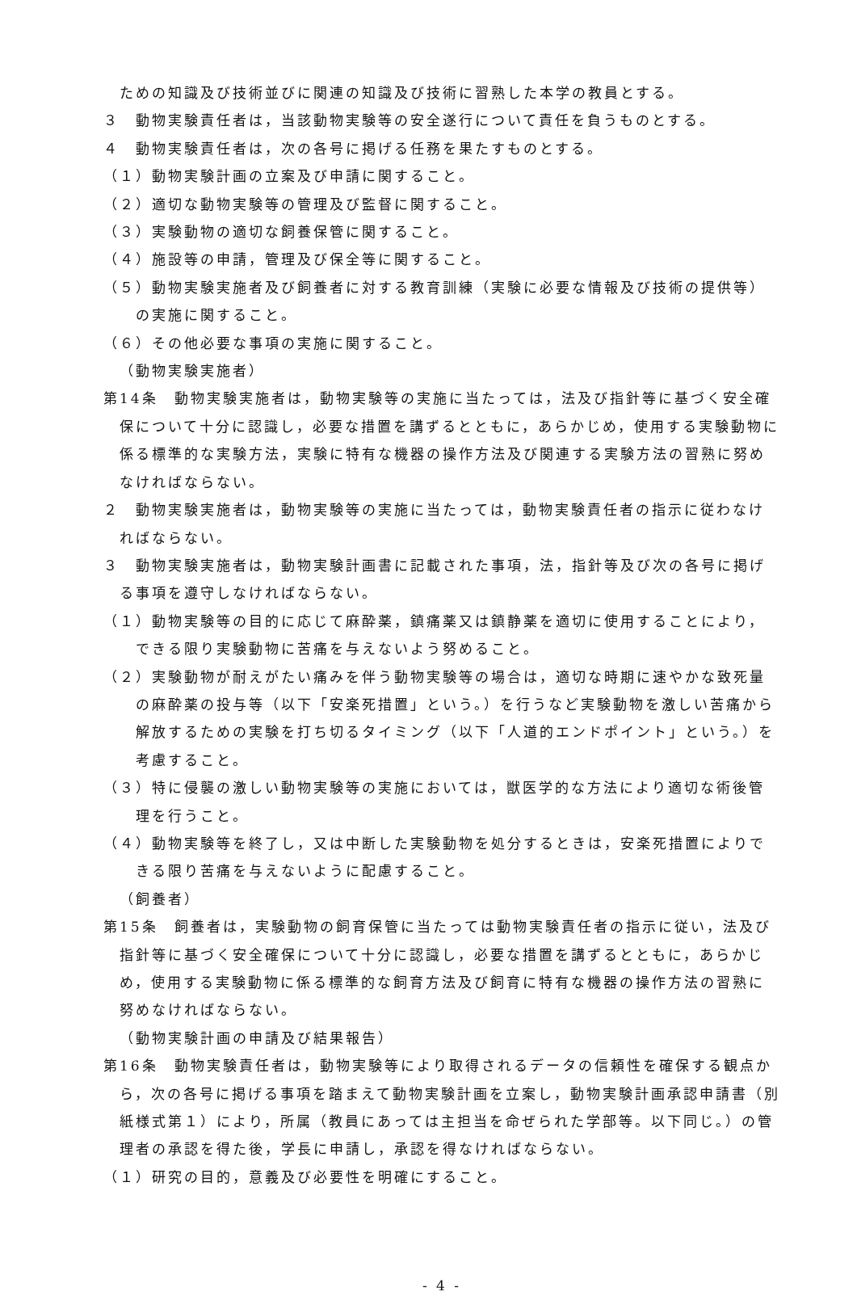ための知識及び技術並びに関連の知識及び技術に習熟した本学の教員とする。
３　動物実験責任者は，当該動物実験等の安全遂行について責任を負うものとする。
４　動物実験責任者は，次の各号に掲げる任務を果たすものとする。
（１）動物実験計画の立案及び申請に関すること。
（２）適切な動物実験等の管理及び監督に関すること。
（３）実験動物の適切な飼養保管に関すること。
（４）施設等の申請，管理及び保全等に関すること。
（５）動物実験実施者及び飼養者に対する教育訓練（実験に必要な情報及び技術の提供等）の実施に関すること。
（６）その他必要な事項の実施に関すること。
（動物実験実施者）
第14条　動物実験実施者は，動物実験等の実施に当たっては，法及び指針等に基づく安全確保について十分に認識し，必要な措置を講ずるとともに，あらかじめ，使用する実験動物に係る標準的な実験方法，実験に特有な機器の操作方法及び関連する実験方法の習熟に努めなければならない。
２　動物実験実施者は，動物実験等の実施に当たっては，動物実験責任者の指示に従わなければならない。
３　動物実験実施者は，動物実験計画書に記載された事項，法，指針等及び次の各号に掲げる事項を遵守しなければならない。
（１）動物実験等の目的に応じて麻酔薬，鎮痛薬又は鎮静薬を適切に使用することにより，できる限り実験動物に苦痛を与えないよう努めること。
（２）実験動物が耐えがたい痛みを伴う動物実験等の場合は，適切な時期に速やかな致死量の麻酔薬の投与等（以下「安楽死措置」という。）を行うなど実験動物を激しい苦痛から解放するための実験を打ち切るタイミング（以下「人道的エンドポイント」という。）を考慮すること。
（３）特に侵襲の激しい動物実験等の実施においては，獣医学的な方法により適切な術後管理を行うこと。
（４）動物実験等を終了し，又は中断した実験動物を処分するときは，安楽死措置によりできる限り苦痛を与えないように配慮すること。
（飼養者）
第15条　飼養者は，実験動物の飼育保管に当たっては動物実験責任者の指示に従い，法及び指針等に基づく安全確保について十分に認識し，必要な措置を講ずるとともに，あらかじめ，使用する実験動物に係る標準的な飼育方法及び飼育に特有な機器の操作方法の習熟に努めなければならない。
（動物実験計画の申請及び結果報告）
第16条　動物実験責任者は，動物実験等により取得されるデータの信頼性を確保する観点から，次の各号に掲げる事項を踏まえて動物実験計画を立案し，動物実験計画承認申請書（別紙様式第１）により，所属（教員にあっては主担当を命ぜられた学部等。以下同じ。）の管理者の承認を得た後，学長に申請し，承認を得なければならない。
（１）研究の目的，意義及び必要性を明確にすること。
- 4 -